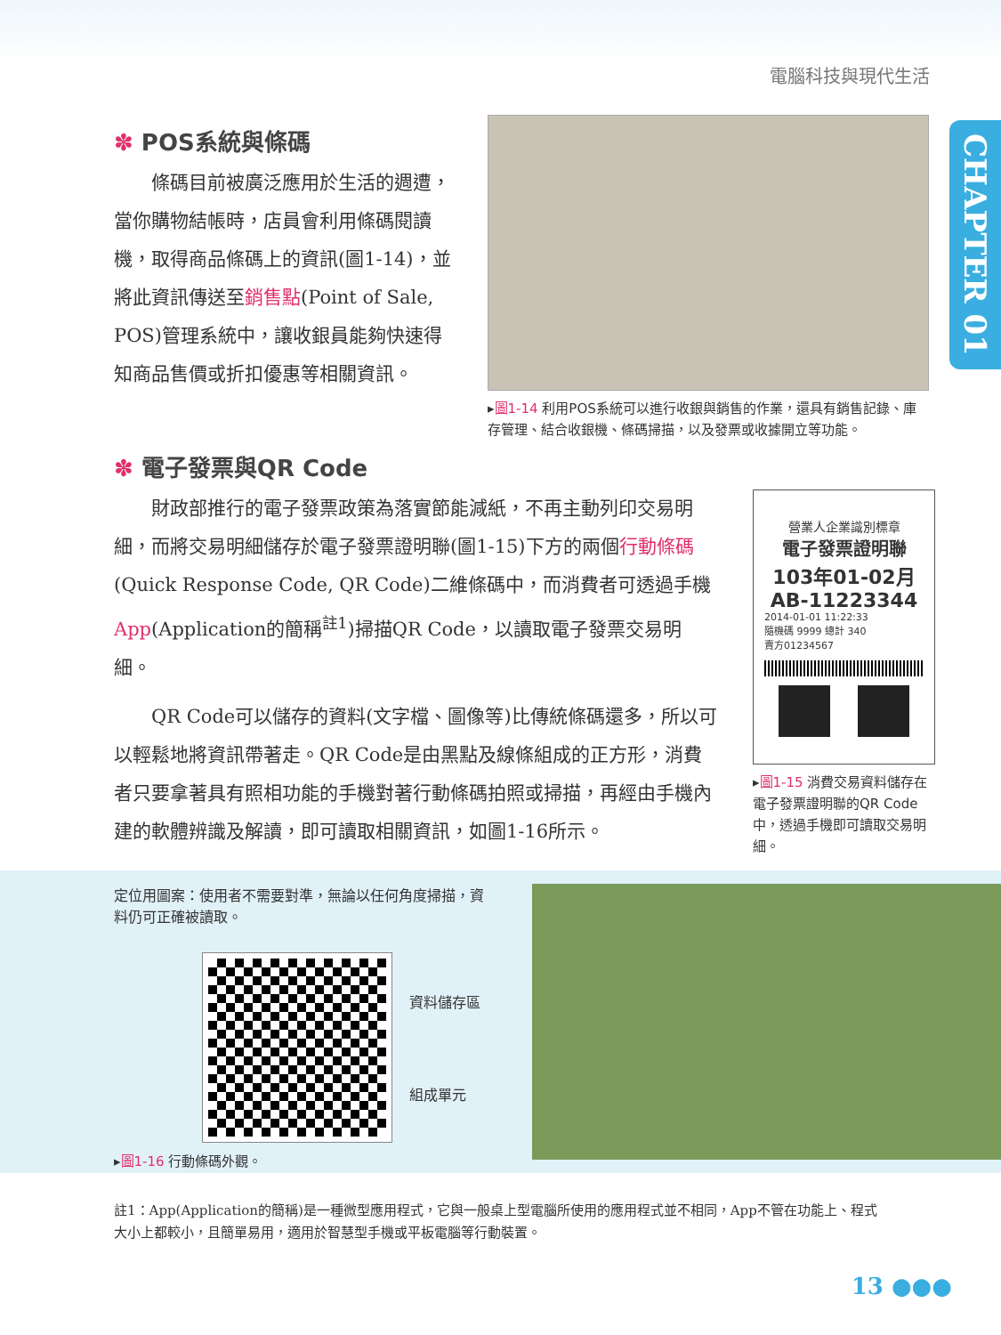電腦科技與現代生活
CHAPTER 01
✽ POS系統與條碼
條碼目前被廣泛應用於生活的週遭，當你購物結帳時，店員會利用條碼閱讀機，取得商品條碼上的資訊(圖1-14)，並將此資訊傳送至銷售點(Point of Sale, POS)管理系統中，讓收銀員能夠快速得知商品售價或折扣優惠等相關資訊。
▸圖1-14 利用POS系統可以進行收銀與銷售的作業，還具有銷售記錄、庫存管理、結合收銀機、條碼掃描，以及發票或收據開立等功能。
✽ 電子發票與QR Code
財政部推行的電子發票政策為落實節能減紙，不再主動列印交易明細，而將交易明細儲存於電子發票證明聯(圖1-15)下方的兩個行動條碼(Quick Response Code, QR Code)二維條碼中，而消費者可透過手機App(Application的簡稱<sup>註1</sup>)掃描QR Code，以讀取電子發票交易明細。
QR Code可以儲存的資料(文字檔、圖像等)比傳統條碼還多，所以可以輕鬆地將資訊帶著走。QR Code是由黑點及線條組成的正方形，消費者只要拿著具有照相功能的手機對著行動條碼拍照或掃描，再經由手機內建的軟體辨識及解讀，即可讀取相關資訊，如圖1-16所示。
營業人企業識別標章
電子發票證明聯
103年01-02月
AB-11223344
2014-01-01 11:22:33
隨機碼 9999 總計 340
賣方01234567
▸圖1-15 消費交易資料儲存在電子發票證明聯的QR Code中，透過手機即可讀取交易明細。
定位用圖案：使用者不需要對準，無論以任何角度掃描，資料仍可正確被讀取。
資料儲存區
組成單元
▸圖1-16 行動條碼外觀。
註1：App(Application的簡稱)是一種微型應用程式，它與一般桌上型電腦所使用的應用程式並不相同，App不管在功能上、程式大小上都較小，且簡單易用，適用於智慧型手機或平板電腦等行動裝置。
13 ●●●